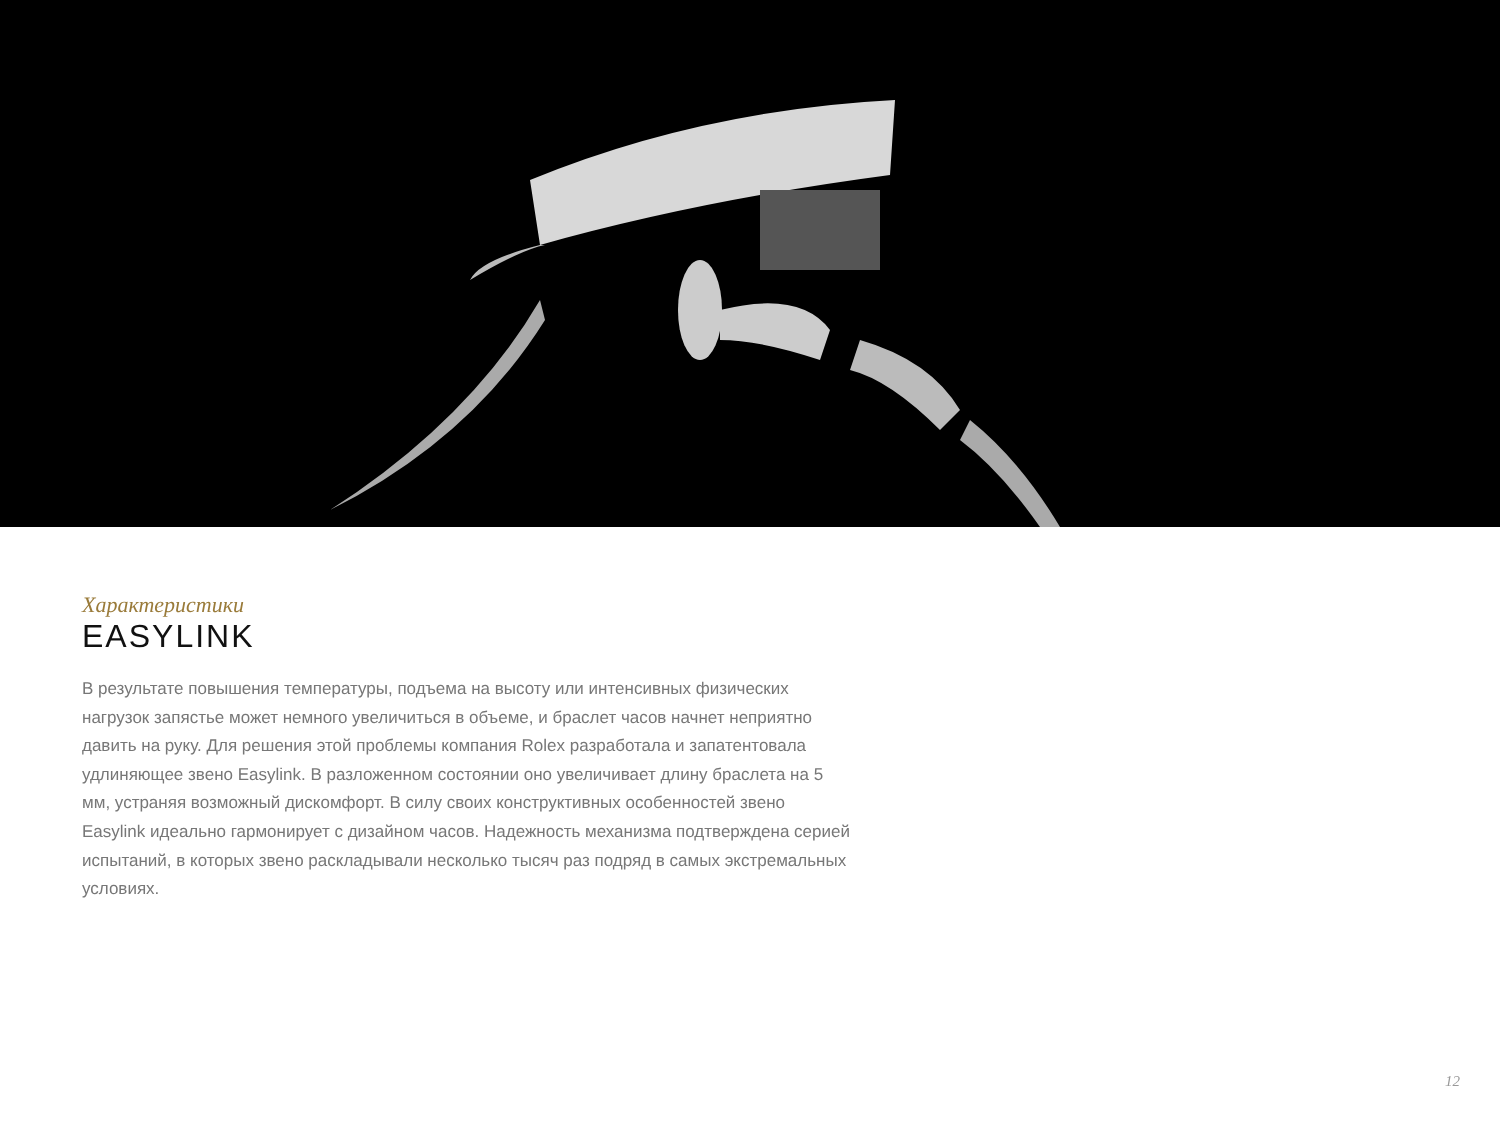Характеристики
EASYLINK
В результате повышения температуры, подъема на высоту или интенсивных физических нагрузок запястье может немного увеличиться в объеме, и браслет часов начнет неприятно давить на руку. Для решения этой проблемы компания Rolex разработала и запатентовала удлиняющее звено Easylink. В разложенном состоянии оно увеличивает длину браслета на 5 мм, устраняя возможный дискомфорт. В силу своих конструктивных особенностей звено Easylink идеально гармонирует с дизайном часов. Надежность механизма подтверждена серией испытаний, в которых звено раскладывали несколько тысяч раз подряд в самых экстремальных условиях.
12